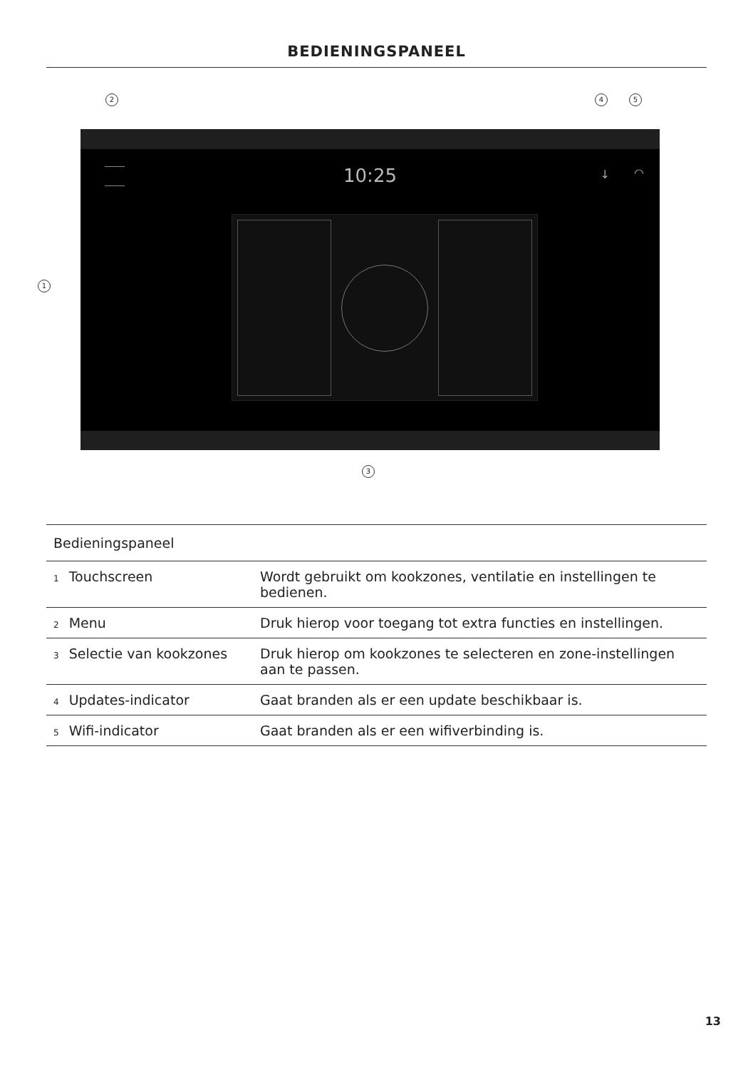BEDIENINGSPANEEL
2 4 5
1
3
10:25 ↓ ◠
| Bedieningspaneel | |
| --- | --- |
| 1 Touchscreen | Wordt gebruikt om kookzones, ventilatie en instellingen te bedienen. |
| 2 Menu | Druk hierop voor toegang tot extra functies en instellingen. |
| 3 Selectie van kookzones | Druk hierop om kookzones te selecteren en zone-instellingen aan te passen. |
| 4 Updates-indicator | Gaat branden als er een update beschikbaar is. |
| 5 Wifi-indicator | Gaat branden als er een wifiverbinding is. |
13